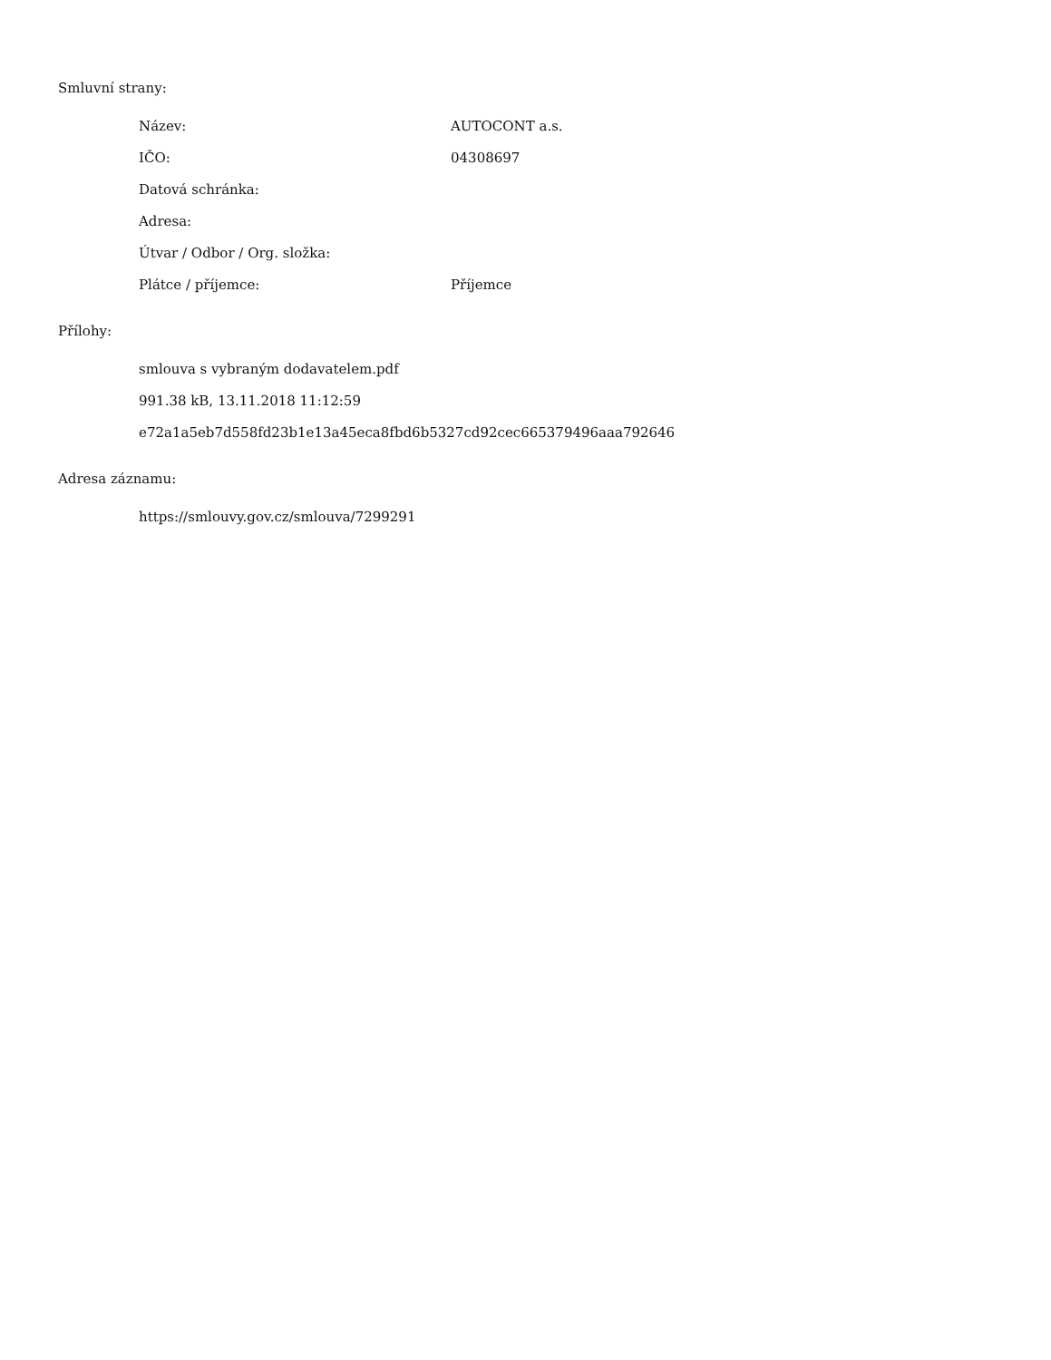Smluvní strany:
| Název: | AUTOCONT a.s. |
| IČO: | 04308697 |
| Datová schránka: | |
| Adresa: | |
| Útvar / Odbor / Org. složka: | |
| Plátce / příjemce: | Příjemce |
Přílohy:
smlouva s vybraným dodavatelem.pdf
991.38 kB, 13.11.2018 11:12:59
e72a1a5eb7d558fd23b1e13a45eca8fbd6b5327cd92cec665379496aaa792646
Adresa záznamu:
https://smlouvy.gov.cz/smlouva/7299291